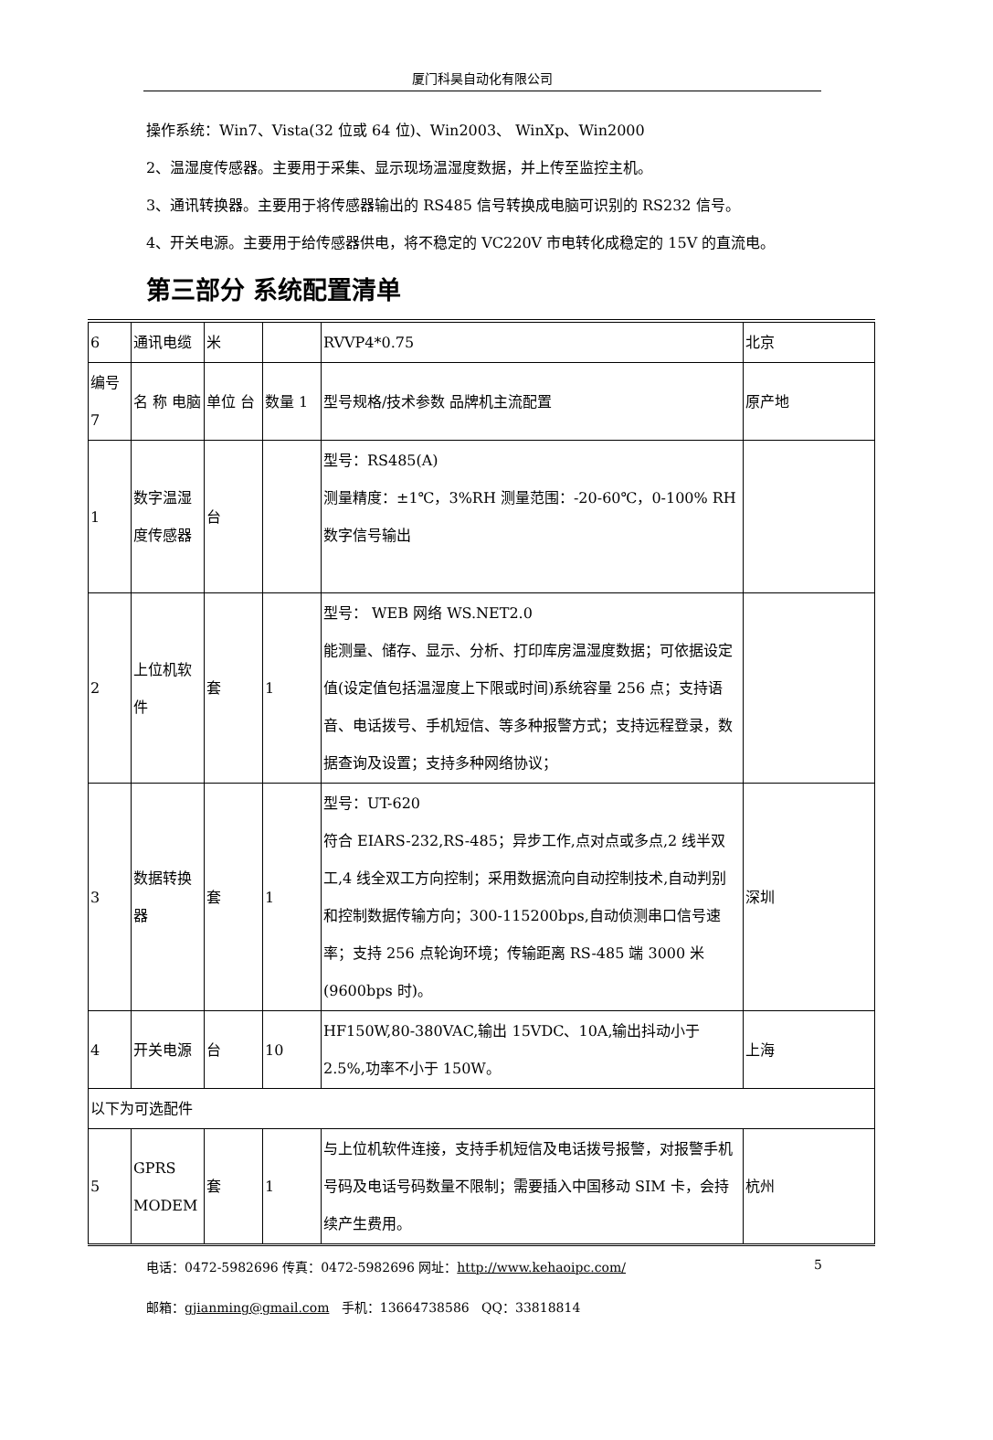厦门科昊自动化有限公司
操作系统：Win7、Vista(32 位或 64 位)、Win2003、 WinXp、Win2000
2、温湿度传感器。主要用于采集、显示现场温湿度数据，并上传至监控主机。
3、通讯转换器。主要用于将传感器输出的 RS485 信号转换成电脑可识别的 RS232 信号。
4、开关电源。主要用于给传感器供电，将不稳定的 VC220V 市电转化成稳定的 15V 的直流电。
第三部分 系统配置清单
| 6 | 通讯电缆 | 米 | | RVVP4*0.75 | 北京 |
| 编号 7 | 名 称 电脑 | 单位 台 | 数量 1 | 型号规格/技术参数 品牌机主流配置 | 原产地 |
| 1 | 数字温湿度传感器 | 台 | | 型号：RS485(A) 测量精度：±1℃，3%RH 测量范围：-20-60℃，0-100% RH 数字信号输出 | |
| 2 | 上位机软件 | 套 | 1 | 型号： WEB 网络 WS.NET2.0 能测量、储存、显示、分析、打印库房温湿度数据；可依据设定值(设定值包括温湿度上下限或时间)系统容量 256 点；支持语音、电话拨号、手机短信、等多种报警方式；支持远程登录，数据查询及设置；支持多种网络协议； | |
| 3 | 数据转换器 | 套 | 1 | 型号：UT-620 符合 EIARS-232,RS-485；异步工作,点对点或多点,2 线半双工,4 线全双工方向控制；采用数据流向自动控制技术,自动判别和控制数据传输方向；300-115200bps,自动侦测串口信号速率；支持 256 点轮询环境；传输距离 RS-485 端 3000 米(9600bps 时)。 | 深圳 |
| 4 | 开关电源 | 台 | 10 | HF150W,80-380VAC,输出 15VDC、10A,输出抖动小于 2.5%,功率不小于 150W。 | 上海 |
| 以下为可选配件 | | | | | |
| 5 | GPRS MODEM | 套 | 1 | 与上位机软件连接，支持手机短信及电话拨号报警，对报警手机号码及电话号码数量不限制；需要插入中国移动 SIM 卡，会持续产生费用。 | 杭州 |
电话：0472-5982696 传真：0472-5982696 网址：http://www.kehaoipc.com/ 5
邮箱：gjianming@gmail.com 手机：13664738586 QQ：33818814